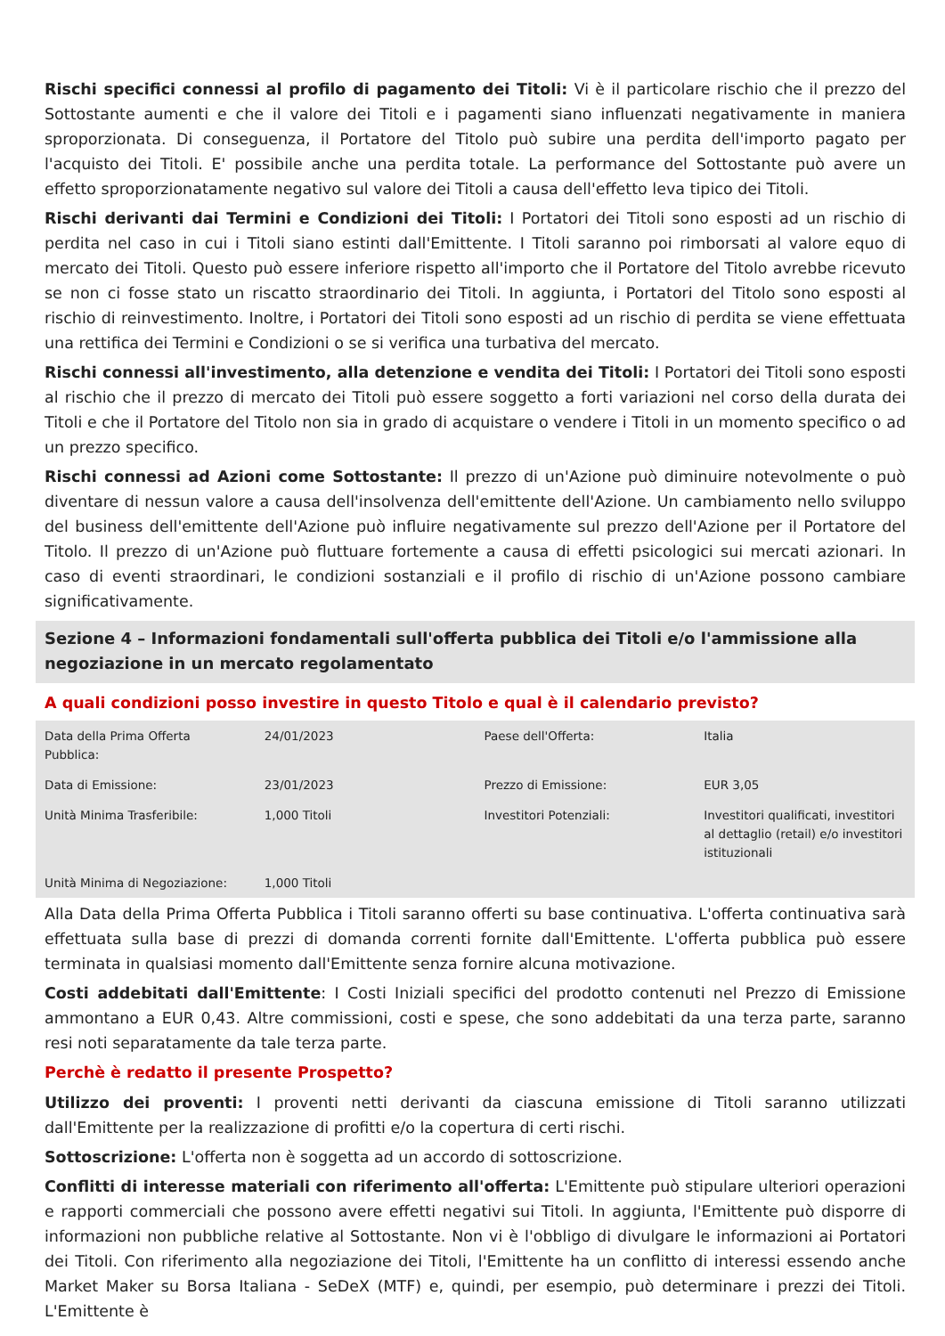Rischi specifici connessi al profilo di pagamento dei Titoli: Vi è il particolare rischio che il prezzo del Sottostante aumenti e che il valore dei Titoli e i pagamenti siano influenzati negativamente in maniera sproporzionata. Di conseguenza, il Portatore del Titolo può subire una perdita dell'importo pagato per l'acquisto dei Titoli. E' possibile anche una perdita totale. La performance del Sottostante può avere un effetto sproporzionatamente negativo sul valore dei Titoli a causa dell'effetto leva tipico dei Titoli.
Rischi derivanti dai Termini e Condizioni dei Titoli: I Portatori dei Titoli sono esposti ad un rischio di perdita nel caso in cui i Titoli siano estinti dall'Emittente. I Titoli saranno poi rimborsati al valore equo di mercato dei Titoli. Questo può essere inferiore rispetto all'importo che il Portatore del Titolo avrebbe ricevuto se non ci fosse stato un riscatto straordinario dei Titoli. In aggiunta, i Portatori del Titolo sono esposti al rischio di reinvestimento. Inoltre, i Portatori dei Titoli sono esposti ad un rischio di perdita se viene effettuata una rettifica dei Termini e Condizioni o se si verifica una turbativa del mercato.
Rischi connessi all'investimento, alla detenzione e vendita dei Titoli: I Portatori dei Titoli sono esposti al rischio che il prezzo di mercato dei Titoli può essere soggetto a forti variazioni nel corso della durata dei Titoli e che il Portatore del Titolo non sia in grado di acquistare o vendere i Titoli in un momento specifico o ad un prezzo specifico.
Rischi connessi ad Azioni come Sottostante: Il prezzo di un'Azione può diminuire notevolmente o può diventare di nessun valore a causa dell'insolvenza dell'emittente dell'Azione. Un cambiamento nello sviluppo del business dell'emittente dell'Azione può influire negativamente sul prezzo dell'Azione per il Portatore del Titolo. Il prezzo di un'Azione può fluttuare fortemente a causa di effetti psicologici sui mercati azionari. In caso di eventi straordinari, le condizioni sostanziali e il profilo di rischio di un'Azione possono cambiare significativamente.
Sezione 4 – Informazioni fondamentali sull'offerta pubblica dei Titoli e/o l'ammissione alla negoziazione in un mercato regolamentato
A quali condizioni posso investire in questo Titolo e qual è il calendario previsto?
| Data della Prima Offerta Pubblica: | 24/01/2023 | Paese dell'Offerta: | Italia |
| Data di Emissione: | 23/01/2023 | Prezzo di Emissione: | EUR 3,05 |
| Unità Minima Trasferibile: | 1,000 Titoli | Investitori Potenziali: | Investitori qualificati, investitori al dettaglio (retail) e/o investitori istituzionali |
| Unità Minima di Negoziazione: | 1,000 Titoli | | |
Alla Data della Prima Offerta Pubblica i Titoli saranno offerti su base continuativa. L'offerta continuativa sarà effettuata sulla base di prezzi di domanda correnti fornite dall'Emittente. L'offerta pubblica può essere terminata in qualsiasi momento dall'Emittente senza fornire alcuna motivazione.
Costi addebitati dall'Emittente: I Costi Iniziali specifici del prodotto contenuti nel Prezzo di Emissione ammontano a EUR 0,43. Altre commissioni, costi e spese, che sono addebitati da una terza parte, saranno resi noti separatamente da tale terza parte.
Perchè è redatto il presente Prospetto?
Utilizzo dei proventi: I proventi netti derivanti da ciascuna emissione di Titoli saranno utilizzati dall'Emittente per la realizzazione di profitti e/o la copertura di certi rischi.
Sottoscrizione: L'offerta non è soggetta ad un accordo di sottoscrizione.
Conflitti di interesse materiali con riferimento all'offerta: L'Emittente può stipulare ulteriori operazioni e rapporti commerciali che possono avere effetti negativi sui Titoli. In aggiunta, l'Emittente può disporre di informazioni non pubbliche relative al Sottostante. Non vi è l'obbligo di divulgare le informazioni ai Portatori dei Titoli. Con riferimento alla negoziazione dei Titoli, l'Emittente ha un conflitto di interessi essendo anche Market Maker su Borsa Italiana - SeDeX (MTF) e, quindi, per esempio, può determinare i prezzi dei Titoli. L'Emittente è